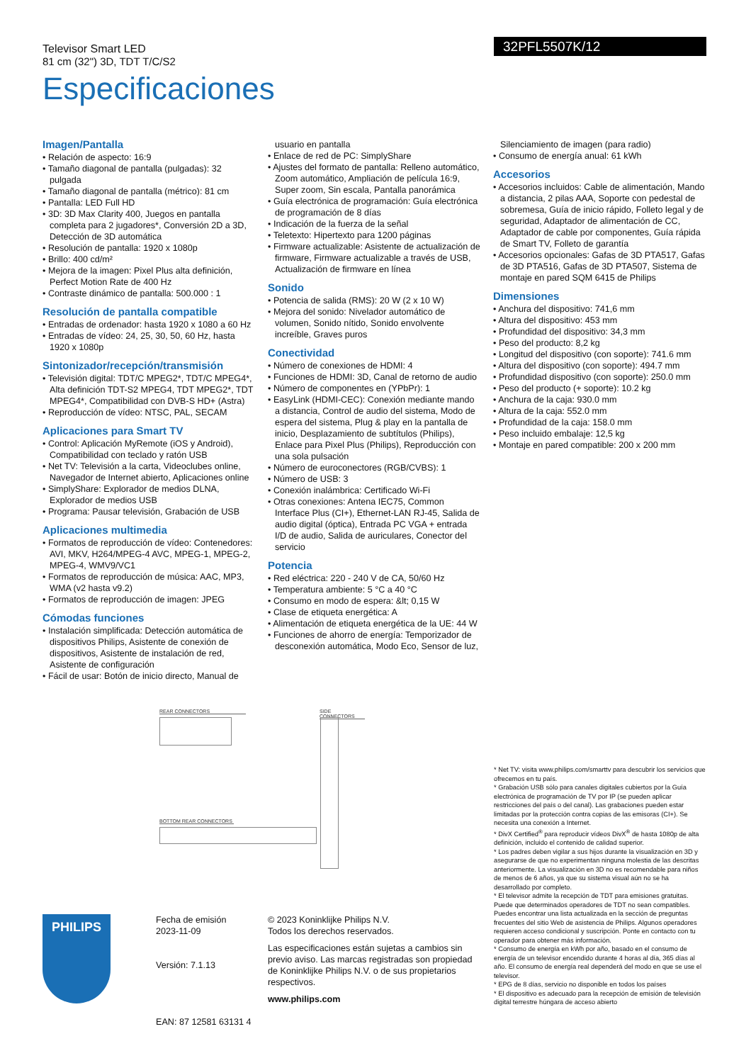Televisor Smart LED
81 cm (32") 3D, TDT T/C/S2
32PFL5507K/12
Especificaciones
Imagen/Pantalla
Relación de aspecto: 16:9
Tamaño diagonal de pantalla (pulgadas): 32 pulgada
Tamaño diagonal de pantalla (métrico): 81 cm
Pantalla: LED Full HD
3D: 3D Max Clarity 400, Juegos en pantalla completa para 2 jugadores*, Conversión 2D a 3D, Detección de 3D automática
Resolución de pantalla: 1920 x 1080p
Brillo: 400 cd/m²
Mejora de la imagen: Pixel Plus alta definición, Perfect Motion Rate de 400 Hz
Contraste dinámico de pantalla: 500.000 : 1
Resolución de pantalla compatible
Entradas de ordenador: hasta 1920 x 1080 a 60 Hz
Entradas de vídeo: 24, 25, 30, 50, 60 Hz, hasta 1920 x 1080p
Sintonizador/recepción/transmisión
Televisión digital: TDT/C MPEG2*, TDT/C MPEG4*, Alta definición TDT-S2 MPEG4, TDT MPEG2*, TDT MPEG4*, Compatibilidad con DVB-S HD+ (Astra)
Reproducción de vídeo: NTSC, PAL, SECAM
Aplicaciones para Smart TV
Control: Aplicación MyRemote (iOS y Android), Compatibilidad con teclado y ratón USB
Net TV: Televisión a la carta, Videoclubes online, Navegador de Internet abierto, Aplicaciones online
SimplyShare: Explorador de medios DLNA, Explorador de medios USB
Programa: Pausar televisión, Grabación de USB
Aplicaciones multimedia
Formatos de reproducción de vídeo: Contenedores: AVI, MKV, H264/MPEG-4 AVC, MPEG-1, MPEG-2, MPEG-4, WMV9/VC1
Formatos de reproducción de música: AAC, MP3, WMA (v2 hasta v9.2)
Formatos de reproducción de imagen: JPEG
Cómodas funciones
Instalación simplificada: Detección automática de dispositivos Philips, Asistente de conexión de dispositivos, Asistente de instalación de red, Asistente de configuración
Fácil de usar: Botón de inicio directo, Manual de
usuario en pantalla
Enlace de red de PC: SimplyShare
Ajustes del formato de pantalla: Relleno automático, Zoom automático, Ampliación de película 16:9, Super zoom, Sin escala, Pantalla panorámica
Guía electrónica de programación: Guía electrónica de programación de 8 días
Indicación de la fuerza de la señal
Teletexto: Hipertexto para 1200 páginas
Firmware actualizable: Asistente de actualización de firmware, Firmware actualizable a través de USB, Actualización de firmware en línea
Sonido
Potencia de salida (RMS): 20 W (2 x 10 W)
Mejora del sonido: Nivelador automático de volumen, Sonido nítido, Sonido envolvente increíble, Graves puros
Conectividad
Número de conexiones de HDMI: 4
Funciones de HDMI: 3D, Canal de retorno de audio
Número de componentes en (YPbPr): 1
EasyLink (HDMI-CEC): Conexión mediante mando a distancia, Control de audio del sistema, Modo de espera del sistema, Plug & play en la pantalla de inicio, Desplazamiento de subtítulos (Philips), Enlace para Pixel Plus (Philips), Reproducción con una sola pulsación
Número de euroconectores (RGB/CVBS): 1
Número de USB: 3
Conexión inalámbrica: Certificado Wi-Fi
Otras conexiones: Antena IEC75, Common Interface Plus (CI+), Ethernet-LAN RJ-45, Salida de audio digital (óptica), Entrada PC VGA + entrada I/D de audio, Salida de auriculares, Conector del servicio
Potencia
Red eléctrica: 220 - 240 V de CA, 50/60 Hz
Temperatura ambiente: 5 °C a 40 °C
Consumo en modo de espera: &lt; 0,15 W
Clase de etiqueta energética: A
Alimentación de etiqueta energética de la UE: 44 W
Funciones de ahorro de energía: Temporizador de desconexión automática, Modo Eco, Sensor de luz,
Silenciamiento de imagen (para radio)
Consumo de energía anual: 61 kWh
Accesorios
Accesorios incluidos: Cable de alimentación, Mando a distancia, 2 pilas AAA, Soporte con pedestal de sobremesa, Guía de inicio rápido, Folleto legal y de seguridad, Adaptador de alimentación de CC, Adaptador de cable por componentes, Guía rápida de Smart TV, Folleto de garantía
Accesorios opcionales: Gafas de 3D PTA517, Gafas de 3D PTA516, Gafas de 3D PTA507, Sistema de montaje en pared SQM 6415 de Philips
Dimensiones
Anchura del dispositivo: 741,6 mm
Altura del dispositivo: 453 mm
Profundidad del dispositivo: 34,3 mm
Peso del producto: 8,2 kg
Longitud del dispositivo (con soporte): 741.6 mm
Altura del dispositivo (con soporte): 494.7 mm
Profundidad dispositivo (con soporte): 250.0 mm
Peso del producto (+ soporte): 10.2 kg
Anchura de la caja: 930.0 mm
Altura de la caja: 552.0 mm
Profundidad de la caja: 158.0 mm
Peso incluido embalaje: 12,5 kg
Montaje en pared compatible: 200 x 200 mm
REAR CONNECTORS SIDE CONNECTORS
BOTTOM REAR CONNECTORS
* Net TV: visita www.philips.com/smarttv para descubrir los servicios que ofrecemos en tu país.
* Grabación USB sólo para canales digitales cubiertos por la Guía electrónica de programación de TV por IP (se pueden aplicar restricciones del país o del canal). Las grabaciones pueden estar limitadas por la protección contra copias de las emisoras (CI+). Se necesita una conexión a Internet.
* DivX Certified<sup>®</sup> para reproducir vídeos DivX<sup>®</sup> de hasta 1080p de alta definición, incluido el contenido de calidad superior.
* Los padres deben vigilar a sus hijos durante la visualización en 3D y asegurarse de que no experimentan ninguna molestia de las descritas anteriormente. La visualización en 3D no es recomendable para niños de menos de 6 años, ya que su sistema visual aún no se ha desarrollado por completo.
* El televisor admite la recepción de TDT para emisiones gratuitas. Puede que determinados operadores de TDT no sean compatibles. Puedes encontrar una lista actualizada en la sección de preguntas frecuentes del sitio Web de asistencia de Philips. Algunos operadores requieren acceso condicional y suscripción. Ponte en contacto con tu operador para obtener más información.
* Consumo de energía en kWh por año, basado en el consumo de energía de un televisor encendido durante 4 horas al día, 365 días al año. El consumo de energía real dependerá del modo en que se use el televisor.
* EPG de 8 días, servicio no disponible en todos los países
* El dispositivo es adecuado para la recepción de emisión de televisión digital terrestre húngara de acceso abierto
PHILIPS
Fecha de emisión
2023-11-09
Versión: 7.1.13
EAN: 87 12581 63131 4
© 2023 Koninklijke Philips N.V.
Todos los derechos reservados.
Las especificaciones están sujetas a cambios sin previo aviso. Las marcas registradas son propiedad de Koninklijke Philips N.V. o de sus propietarios respectivos.
www.philips.com